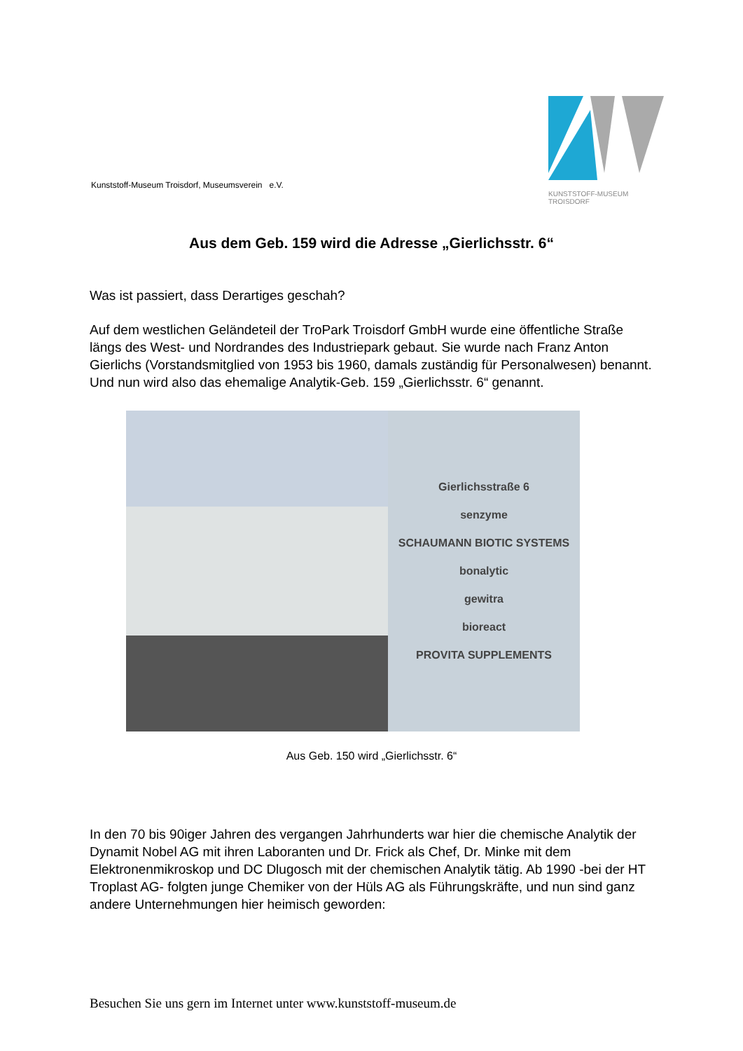Kunststoff-Museum Troisdorf, Museumsverein e.V.
KUNSTSTOFF-MUSEUM TROISDORF
Aus dem Geb. 159 wird die Adresse „Gierlichsstr. 6“
Was ist passiert, dass Derartiges geschah?
Auf dem westlichen Geländeteil der TroPark Troisdorf GmbH wurde eine öffentliche Straße längs des West- und Nordrandes des Industriepark gebaut. Sie wurde nach Franz Anton Gierlichs (Vorstandsmitglied von 1953 bis 1960, damals zuständig für Personalwesen) benannt.
Und nun wird also das ehemalige Analytik-Geb. 159 „Gierlichsstr. 6“ genannt.
Gierlichsstraße 6
senzyme
SCHAUMANN BIOTIC SYSTEMS
bonalytic
gewitra
bioreact
PROVITA SUPPLEMENTS
Aus Geb. 150 wird „Gierlichsstr. 6“
In den 70 bis 90iger Jahren des vergangen Jahrhunderts war hier die chemische Analytik der Dynamit Nobel AG mit ihren Laboranten und Dr. Frick als Chef, Dr. Minke mit dem Elektronenmikroskop und DC Dlugosch mit der chemischen Analytik tätig. Ab 1990 -bei der HT Troplast AG- folgten junge Chemiker von der Hüls AG als Führungskräfte, und nun sind ganz andere Unternehmungen hier heimisch geworden:
Besuchen Sie uns gern im Internet unter www.kunststoff-museum.de